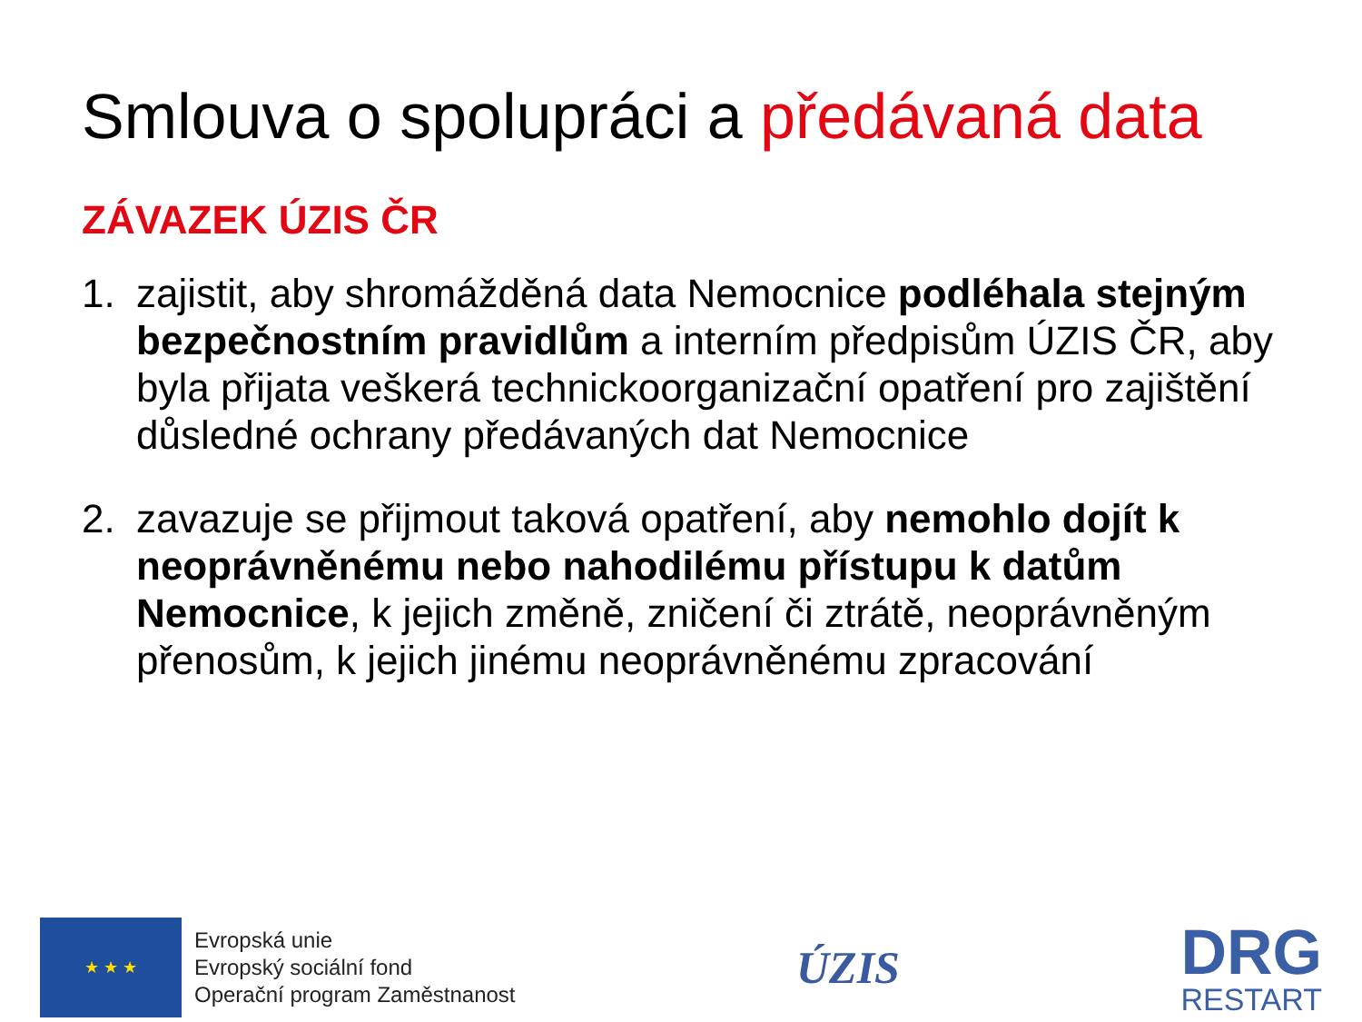Smlouva o spolupráci a předávaná data
ZÁVAZEK ÚZIS ČR
1. zajistit, aby shromážděná data Nemocnice podléhala stejným bezpečnostním pravidlům a interním předpisům ÚZIS ČR, aby byla přijata veškerá technickoorganizační opatření pro zajištění důsledné ochrany předávaných dat Nemocnice
2. zavazuje se přijmout taková opatření, aby nemohlo dojít k neoprávněnému nebo nahodilému přístupu k datům Nemocnice, k jejich změně, zničení či ztrátě, neoprávněným přenosům, k jejich jinému neoprávněnému zpracování
★ ★ ★
Evropská unie
Evropský sociální fond
Operační program Zaměstnanost
ÚZIS
DRG
RESTART